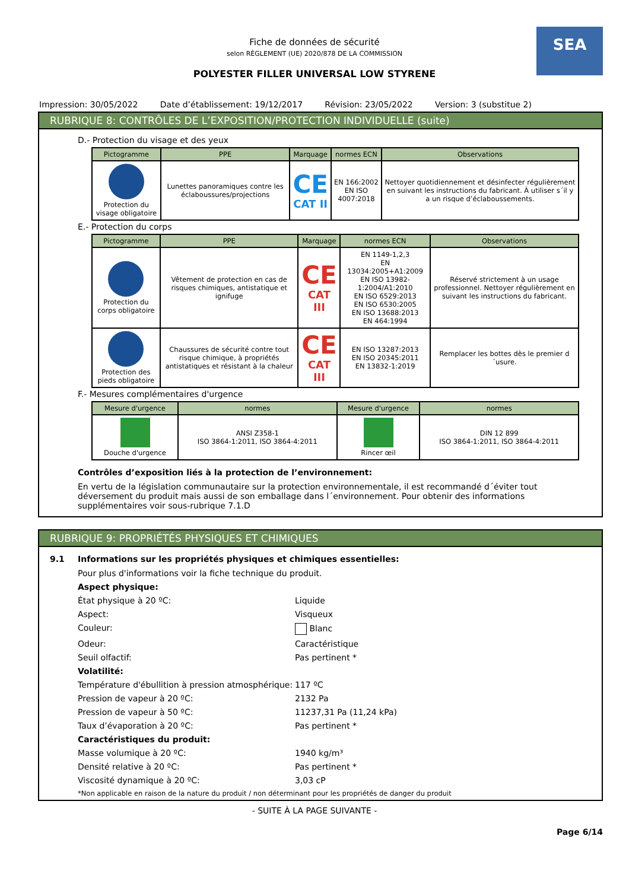SEA
Fiche de données de sécurité
selon RÈGLEMENT (UE) 2020/878 DE LA COMMISSION
POLYESTER FILLER UNIVERSAL LOW STYRENE
Impression: 30/05/2022 Date d’établissement: 19/12/2017 Révision: 23/05/2022 Version: 3 (substitue 2)
RUBRIQUE 8: CONTRÔLES DE L’EXPOSITION/PROTECTION INDIVIDUELLE (suite)
D.- Protection du visage et des yeux
| Pictogramme | PPE | Marquage | normes ECN | Observations |
| --- | --- | --- | --- | --- |
| Protection du visage obligatoire | Lunettes panoramiques contre les éclaboussures/projections | CE CAT II | EN 166:2002 EN ISO 4007:2018 | Nettoyer quotidiennement et désinfecter régulièrement en suivant les instructions du fabricant. À utiliser s´il y a un risque d’éclaboussements. |
E.- Protection du corps
| Pictogramme | PPE | Marquage | normes ECN | Observations |
| --- | --- | --- | --- | --- |
| Protection du corps obligatoire | Vêtement de protection en cas de risques chimiques, antistatique et ignifuge | CE CAT III | EN 1149-1,2,3 EN 13034:2005+A1:2009 EN ISO 13982-1:2004/A1:2010 EN ISO 6529:2013 EN ISO 6530:2005 EN ISO 13688:2013 EN 464:1994 | Réservé strictement à un usage professionnel. Nettoyer régulièrement en suivant les instructions du fabricant. |
| Protection des pieds obligatoire | Chaussures de sécurité contre tout risque chimique, à propriétés antistatiques et résistant à la chaleur | CE CAT III | EN ISO 13287:2013 EN ISO 20345:2011 EN 13832-1:2019 | Remplacer les bottes dès le premier d´usure. |
F.- Mesures complémentaires d'urgence
| Mesure d'urgence | normes | Mesure d'urgence | normes |
| --- | --- | --- | --- |
| Douche d'urgence | ANSI Z358-1 ISO 3864-1:2011, ISO 3864-4:2011 | Rincer œil | DIN 12 899 ISO 3864-1:2011, ISO 3864-4:2011 |
Contrôles d’exposition liés à la protection de l’environnement:
En vertu de la législation communautaire sur la protection environnementale, il est recommandé d´éviter tout déversement du produit mais aussi de son emballage dans l´environnement. Pour obtenir des informations supplémentaires voir sous-rubrique 7.1.D
RUBRIQUE 9: PROPRIÉTÉS PHYSIQUES ET CHIMIQUES
9.1 Informations sur les propriétés physiques et chimiques essentielles:
Pour plus d'informations voir la fiche technique du produit. Aspect physique: État physique à 20 ºC: Liquide Aspect: Visqueux Couleur: Blanc Odeur: Caractéristique Seuil olfactif: Pas pertinent * Volatilité: Température d'ébullition à pression atmosphérique: 117 ºC Pression de vapeur à 20 ºC: 2132 Pa Pression de vapeur à 50 ºC: 11237,31 Pa (11,24 kPa) Taux d’évaporation à 20 ºC: Pas pertinent * Caractéristiques du produit: Masse volumique à 20 ºC: 1940 kg/m³ Densité relative à 20 ºC: Pas pertinent * Viscosité dynamique à 20 ºC: 3,03 cP *Non applicable en raison de la nature du produit / non déterminant pour les propriétés de danger du produit
- SUITE À LA PAGE SUIVANTE -
Page 6/14